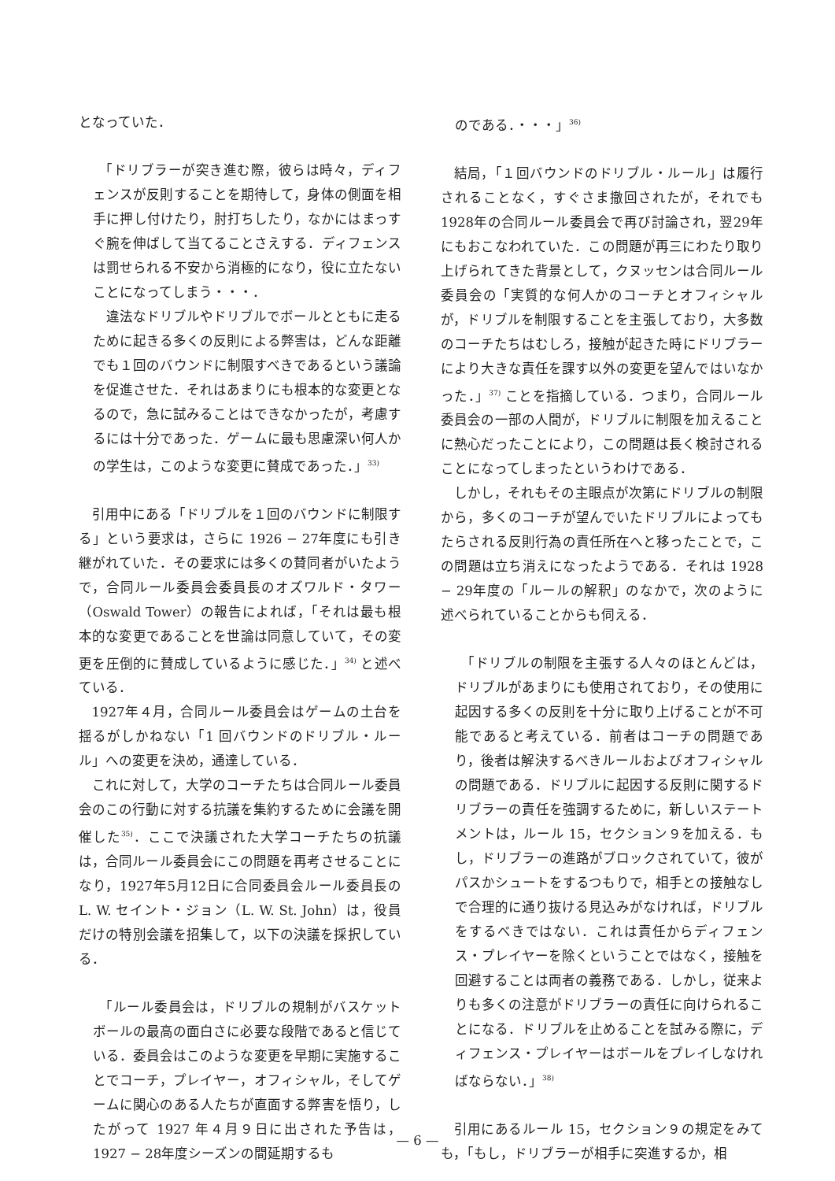となっていた．
「ドリブラーが突き進む際，彼らは時々，ディフェンスが反則することを期待して，身体の側面を相手に押し付けたり，肘打ちしたり，なかにはまっすぐ腕を伸ばして当てることさえする．ディフェンスは罰せられる不安から消極的になり，役に立たないことになってしまう・・・．
違法なドリブルやドリブルでボールとともに走るために起きる多くの反則による弊害は，どんな距離でも１回のバウンドに制限すべきであるという議論を促進させた．それはあまりにも根本的な変更となるので，急に試みることはできなかったが，考慮するには十分であった．ゲームに最も思慮深い何人かの学生は，このような変更に賛成であった．」<sup>33)</sup>
引用中にある「ドリブルを１回のバウンドに制限する」という要求は，さらに 1926 − 27年度にも引き継がれていた．その要求には多くの賛同者がいたようで，合同ルール委員会委員長のオズワルド・タワー（Oswald Tower）の報告によれば，「それは最も根本的な変更であることを世論は同意していて，その変更を圧倒的に賛成しているように感じた．」<sup>34)</sup> と述べている．
1927年４月，合同ルール委員会はゲームの土台を揺るがしかねない「1 回バウンドのドリブル・ルール」への変更を決め，通達している．
これに対して，大学のコーチたちは合同ルール委員会のこの行動に対する抗議を集約するために会議を開催した<sup>35)</sup>．ここで決議された大学コーチたちの抗議は，合同ルール委員会にこの問題を再考させることになり，1927年5月12日に合同委員会ルール委員長の L. W. セイント・ジョン（L. W. St. John）は，役員だけの特別会議を招集して，以下の決議を採択している．
「ルール委員会は，ドリブルの規制がバスケットボールの最高の面白さに必要な段階であると信じている．委員会はこのような変更を早期に実施することでコーチ，プレイヤー，オフィシャル，そしてゲームに関心のある人たちが直面する弊害を悟り，したがって 1927 年４月９日に出された予告は，1927 − 28年度シーズンの間延期するも
のである．・・・」<sup>36)</sup>
結局，「１回バウンドのドリブル・ルール」は履行されることなく，すぐさま撤回されたが，それでも 1928年の合同ルール委員会で再び討論され，翌29年にもおこなわれていた．この問題が再三にわたり取り上げられてきた背景として，クヌッセンは合同ルール委員会の「実質的な何人かのコーチとオフィシャルが，ドリブルを制限することを主張しており，大多数のコーチたちはむしろ，接触が起きた時にドリブラーにより大きな責任を課す以外の変更を望んではいなかった．」<sup>37)</sup> ことを指摘している．つまり，合同ルール委員会の一部の人間が，ドリブルに制限を加えることに熱心だったことにより，この問題は長く検討されることになってしまったというわけである．
しかし，それもその主眼点が次第にドリブルの制限から，多くのコーチが望んでいたドリブルによってもたらされる反則行為の責任所在へと移ったことで，この問題は立ち消えになったようである．それは 1928 − 29年度の「ルールの解釈」のなかで，次のように述べられていることからも伺える．
「ドリブルの制限を主張する人々のほとんどは，ドリブルがあまりにも使用されており，その使用に起因する多くの反則を十分に取り上げることが不可能であると考えている．前者はコーチの問題であり，後者は解決するべきルールおよびオフィシャルの問題である．ドリブルに起因する反則に関するドリブラーの責任を強調するために，新しいステートメントは，ルール 15，セクション９を加える．もし，ドリブラーの進路がブロックされていて，彼がパスかシュートをするつもりで，相手との接触なしで合理的に通り抜ける見込みがなければ，ドリブルをするべきではない．これは責任からディフェンス・プレイヤーを除くということではなく，接触を回避することは両者の義務である．しかし，従来よりも多くの注意がドリブラーの責任に向けられることになる．ドリブルを止めることを試みる際に，ディフェンス・プレイヤーはボールをプレイしなければならない．」<sup>38)</sup>
引用にあるルール 15，セクション９の規定をみても，「もし，ドリブラーが相手に突進するか，相
— 6 —